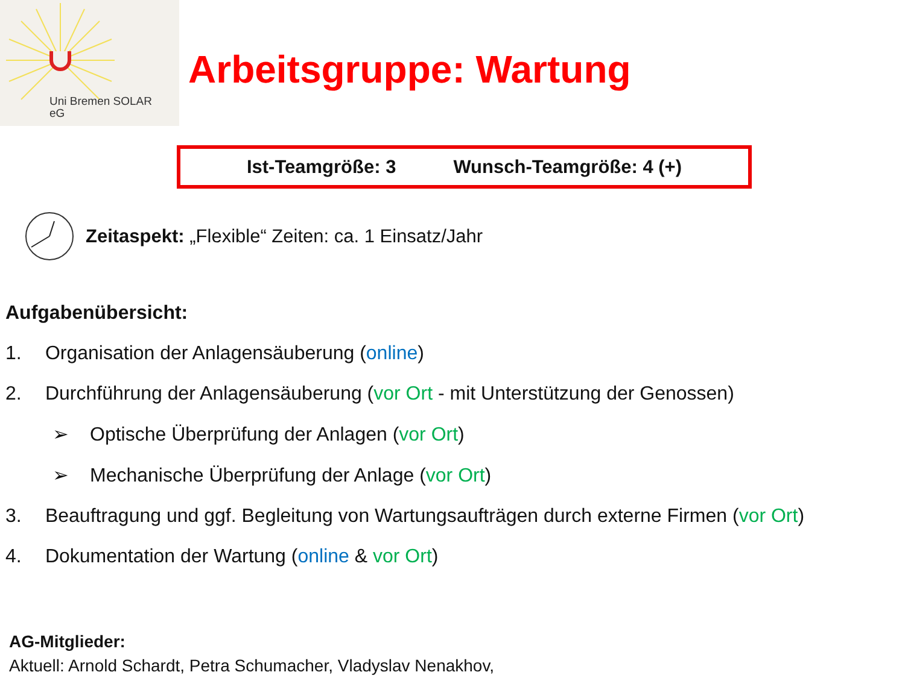Uni Bremen SOLAR
eG
Arbeitsgruppe: Wartung
Ist-Teamgröße: 3 Wunsch-Teamgröße: 4 (+)
Zeitaspekt: „Flexible“ Zeiten: ca. 1 Einsatz/Jahr
Aufgabenübersicht:
1. Organisation der Anlagensäuberung (online)
2. Durchführung der Anlagensäuberung (vor Ort - mit Unterstützung der Genossen)
➢ Optische Überprüfung der Anlagen (vor Ort)
➢ Mechanische Überprüfung der Anlage (vor Ort)
3. Beauftragung und ggf. Begleitung von Wartungsaufträgen durch externe Firmen (vor Ort)
4. Dokumentation der Wartung (online & vor Ort)
AG-Mitglieder:
Aktuell: Arnold Schardt, Petra Schumacher, Vladyslav Nenakhov,